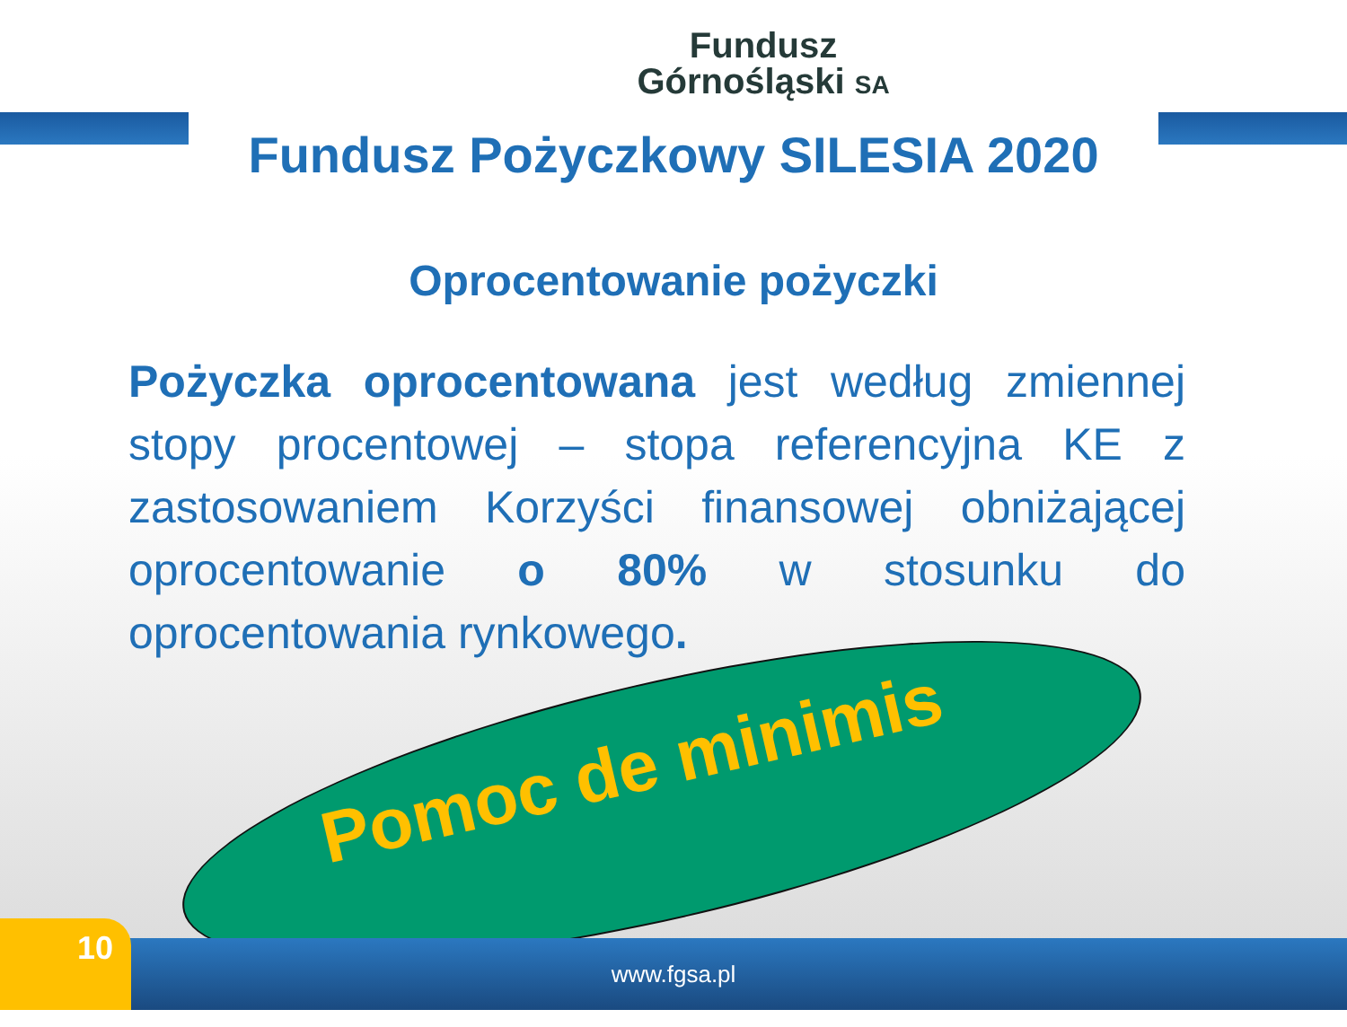Fundusz
Górnośląski SA
Fundusz Pożyczkowy SILESIA 2020
Oprocentowanie pożyczki
Pożyczka oprocentowana jest według zmiennej stopy procentowej – stopa referencyjna KE z zastosowaniem Korzyści finansowej obniżającej oprocentowanie o 80% w stosunku do oprocentowania rynkowego.
Pomoc de minimis
www.fgsa.pl 10